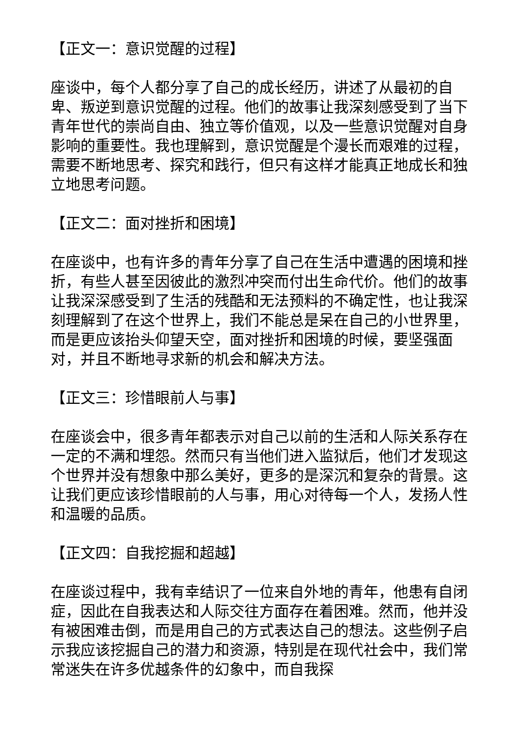【正文一：意识觉醒的过程】
座谈中，每个人都分享了自己的成长经历，讲述了从最初的自卑、叛逆到意识觉醒的过程。他们的故事让我深刻感受到了当下青年世代的崇尚自由、独立等价值观，以及一些意识觉醒对自身影响的重要性。我也理解到，意识觉醒是个漫长而艰难的过程，需要不断地思考、探究和践行，但只有这样才能真正地成长和独立地思考问题。
【正文二：面对挫折和困境】
在座谈中，也有许多的青年分享了自己在生活中遭遇的困境和挫折，有些人甚至因彼此的激烈冲突而付出生命代价。他们的故事让我深深感受到了生活的残酷和无法预料的不确定性，也让我深刻理解到了在这个世界上，我们不能总是呆在自己的小世界里，而是更应该抬头仰望天空，面对挫折和困境的时候，要坚强面对，并且不断地寻求新的机会和解决方法。
【正文三：珍惜眼前人与事】
在座谈会中，很多青年都表示对自己以前的生活和人际关系存在一定的不满和埋怨。然而只有当他们进入监狱后，他们才发现这个世界并没有想象中那么美好，更多的是深沉和复杂的背景。这让我们更应该珍惜眼前的人与事，用心对待每一个人，发扬人性和温暖的品质。
【正文四：自我挖掘和超越】
在座谈过程中，我有幸结识了一位来自外地的青年，他患有自闭症，因此在自我表达和人际交往方面存在着困难。然而，他并没有被困难击倒，而是用自己的方式表达自己的想法。这些例子启示我应该挖掘自己的潜力和资源，特别是在现代社会中，我们常常迷失在许多优越条件的幻象中，而自我探